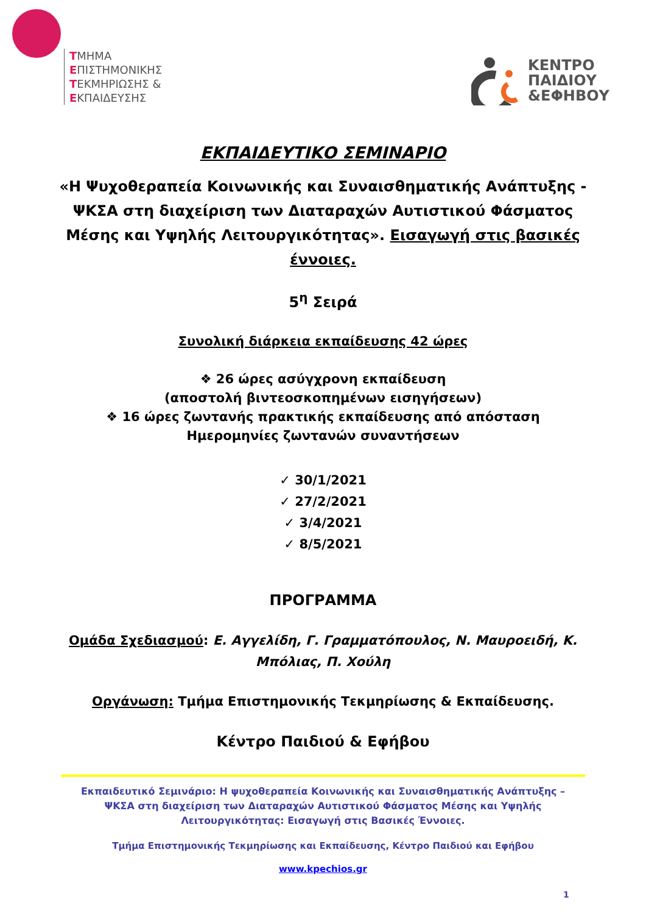ΤΜΗΜΑ
ΕΠΙΣΤΗΜΟΝΙΚΗΣ
ΤΕΚΜΗΡΙΩΣΗΣ &
ΕΚΠΑΙΔΕΥΣΗΣ
ΚΕΝΤΡΟ
ΠΑΙΔΙΟΥ
&ΕΦΗΒΟΥ
ΕΚΠΑΙΔΕΥΤΙΚΟ ΣΕΜΙΝΑΡΙΟ
«Η Ψυχοθεραπεία Κοινωνικής και Συναισθηματικής Ανάπτυξης - ΨΚΣΑ στη διαχείριση των Διαταραχών Αυτιστικού Φάσματος Μέσης και Υψηλής Λειτουργικότητας». Εισαγωγή στις βασικές έννοιες.
5<sup>η</sup> Σειρά
Συνολική διάρκεια εκπαίδευσης 42 ώρες
❖ 26 ώρες ασύγχρονη εκπαίδευση
(αποστολή βιντεοσκοπημένων εισηγήσεων)
❖ 16 ώρες ζωντανής πρακτικής εκπαίδευσης από απόσταση
Ημερομηνίες ζωντανών συναντήσεων
✓ 30/1/2021
✓ 27/2/2021
✓ 3/4/2021
✓ 8/5/2021
ΠΡΟΓΡΑΜΜΑ
Ομάδα Σχεδιασμού: Ε. Αγγελίδη, Γ. Γραμματόπουλος, Ν. Μαυροειδή, Κ. Μπόλιας, Π. Χούλη
Οργάνωση: Τμήμα Επιστημονικής Τεκμηρίωσης & Εκπαίδευσης.
Κέντρο Παιδιού & Εφήβου
Εκπαιδευτικό Σεμινάριο: Η ψυχοθεραπεία Κοινωνικής και Συναισθηματικής Ανάπτυξης – ΨΚΣΑ στη διαχείριση των Διαταραχών Αυτιστικού Φάσματος Μέσης και Υψηλής Λειτουργικότητας: Εισαγωγή στις Βασικές Έννοιες.
Τμήμα Επιστημονικής Τεκμηρίωσης και Εκπαίδευσης, Κέντρο Παιδιού και Εφήβου
www.kpechios.gr
1